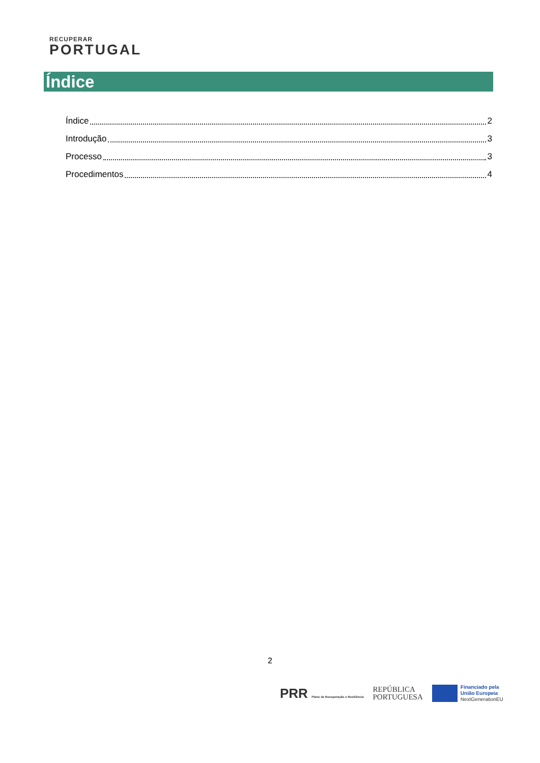RECUPERAR
PORTUGAL
Índice
Índice 2
Introdução 3
Processo 3
Procedimentos 4
2
PRR Plano de Recuperação e Resiliência
REPÚBLICA
PORTUGUESA
Financiado pela
União Europeia
NextGenerationEU